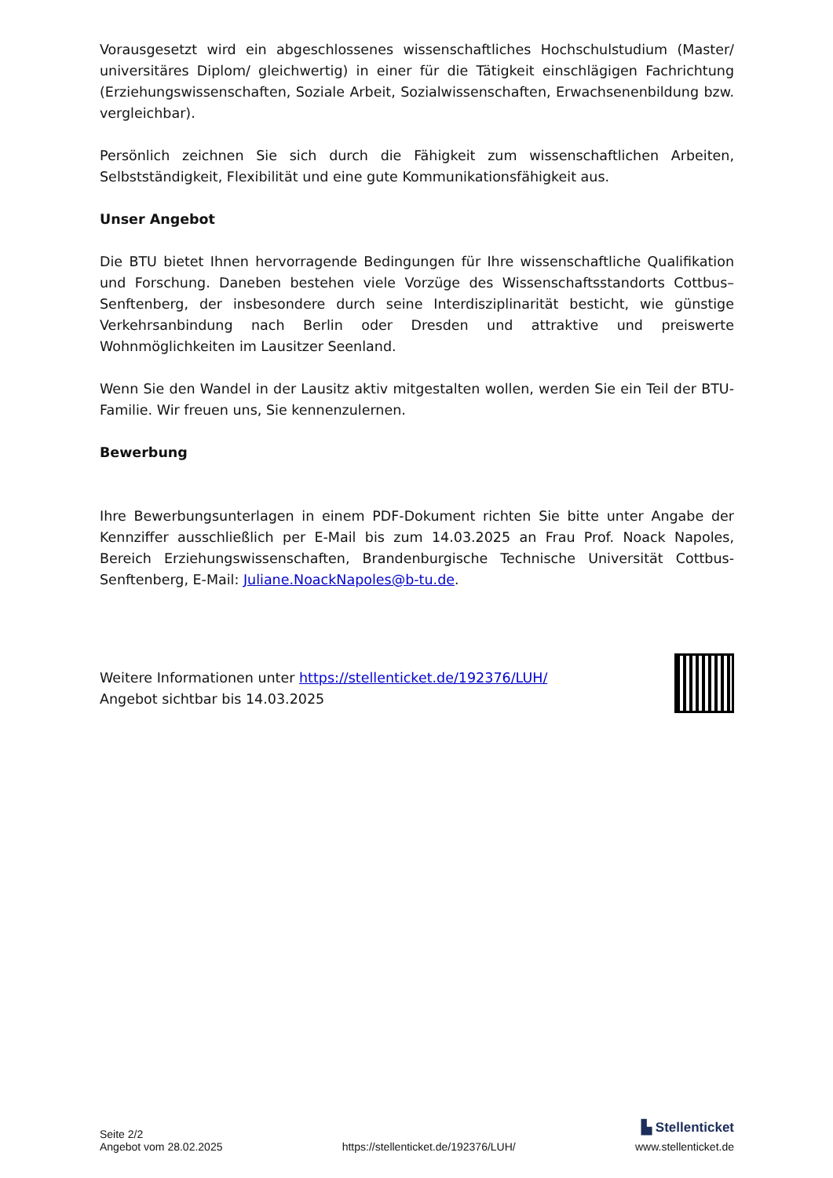Vorausgesetzt wird ein abgeschlossenes wissenschaftliches Hochschulstudium (Master/ universitäres Diplom/ gleichwertig) in einer für die Tätigkeit einschlägigen Fachrichtung (Erziehungswissenschaften, Soziale Arbeit, Sozialwissenschaften, Erwachsenenbildung bzw. vergleichbar).
Persönlich zeichnen Sie sich durch die Fähigkeit zum wissenschaftlichen Arbeiten, Selbstständigkeit, Flexibilität und eine gute Kommunikationsfähigkeit aus.
Unser Angebot
Die BTU bietet Ihnen hervorragende Bedingungen für Ihre wissenschaftliche Qualifikation und Forschung. Daneben bestehen viele Vorzüge des Wissenschaftsstandorts Cottbus–Senftenberg, der insbesondere durch seine Interdisziplinarität besticht, wie günstige Verkehrsanbindung nach Berlin oder Dresden und attraktive und preiswerte Wohnmöglichkeiten im Lausitzer Seenland.
Wenn Sie den Wandel in der Lausitz aktiv mitgestalten wollen, werden Sie ein Teil der BTU-Familie. Wir freuen uns, Sie kennenzulernen.
Bewerbung
Ihre Bewerbungsunterlagen in einem PDF-Dokument richten Sie bitte unter Angabe der Kennziffer ausschließlich per E-Mail bis zum 14.03.2025 an Frau Prof. Noack Napoles, Bereich Erziehungswissenschaften, Brandenburgische Technische Universität Cottbus-Senftenberg, E-Mail: Juliane.NoackNapoles@b-tu.de.
Weitere Informationen unter https://stellenticket.de/192376/LUH/
Angebot sichtbar bis 14.03.2025
Seite 2/2
Angebot vom 28.02.2025
https://stellenticket.de/192376/LUH/
▙ Stellenticket
www.stellenticket.de